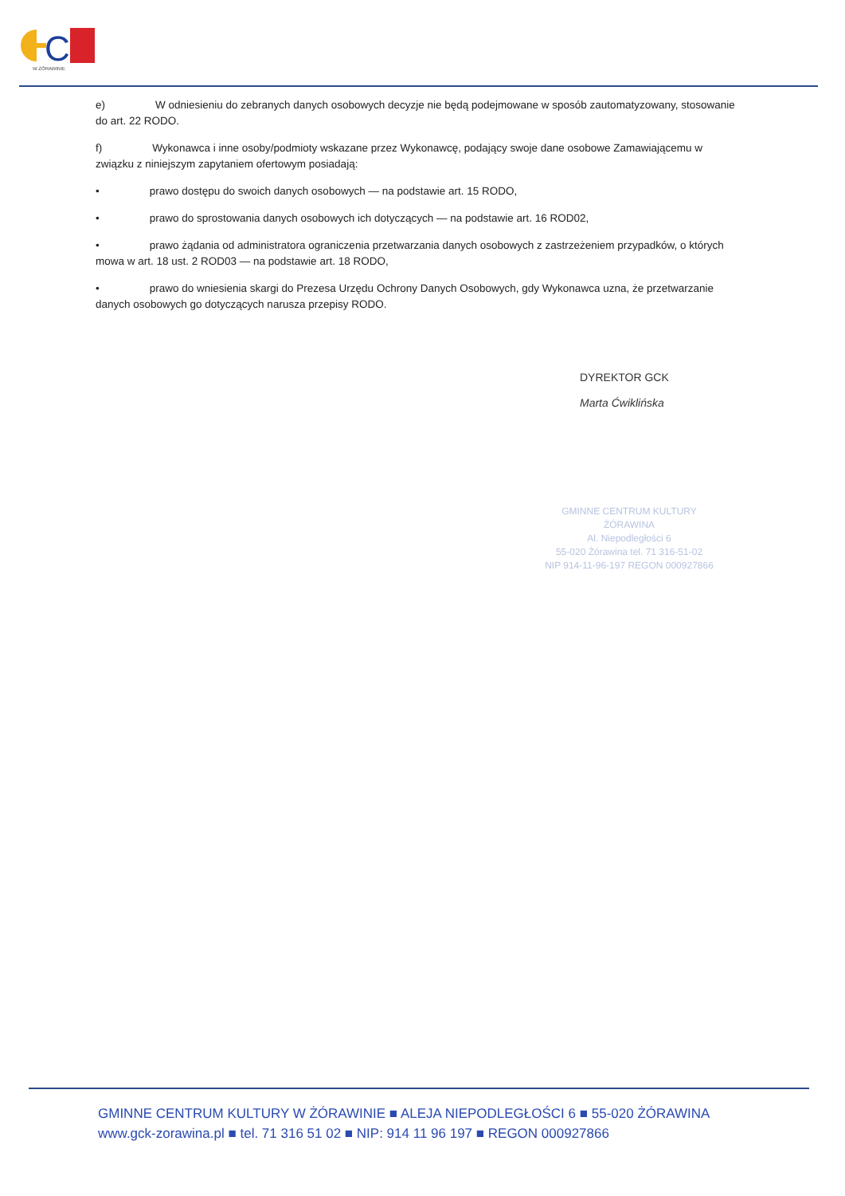C
W ŻÓRAWINIE
e) W odniesieniu do zebranych danych osobowych decyzje nie będą podejmowane w sposób zautomatyzowany, stosowanie do art. 22 RODO.
f) Wykonawca i inne osoby/podmioty wskazane przez Wykonawcę, podający swoje dane osobowe Zamawiającemu w związku z niniejszym zapytaniem ofertowym posiadają:
• prawo dostępu do swoich danych osobowych — na podstawie art. 15 RODO,
• prawo do sprostowania danych osobowych ich dotyczących — na podstawie art. 16 ROD02,
• prawo żądania od administratora ograniczenia przetwarzania danych osobowych z zastrzeżeniem przypadków, o których mowa w art. 18 ust. 2 ROD03 — na podstawie art. 18 RODO,
• prawo do wniesienia skargi do Prezesa Urzędu Ochrony Danych Osobowych, gdy Wykonawca uzna, że przetwarzanie danych osobowych go dotyczących narusza przepisy RODO.
DYREKTOR GCK
Marta Ćwiklińska
GMINNE CENTRUM KULTURY
ŻÓRAWINA
Al. Niepodległości 6
55-020 Żórawina tel. 71 316-51-02
NIP 914-11-96-197 REGON 000927866
GMINNE CENTRUM KULTURY W ŻÓRAWINIE ■ ALEJA NIEPODLEGŁOŚCI 6 ■ 55-020 ŻÓRAWINA
www.gck-zorawina.pl ■ tel. 71 316 51 02 ■ NIP: 914 11 96 197 ■ REGON 000927866